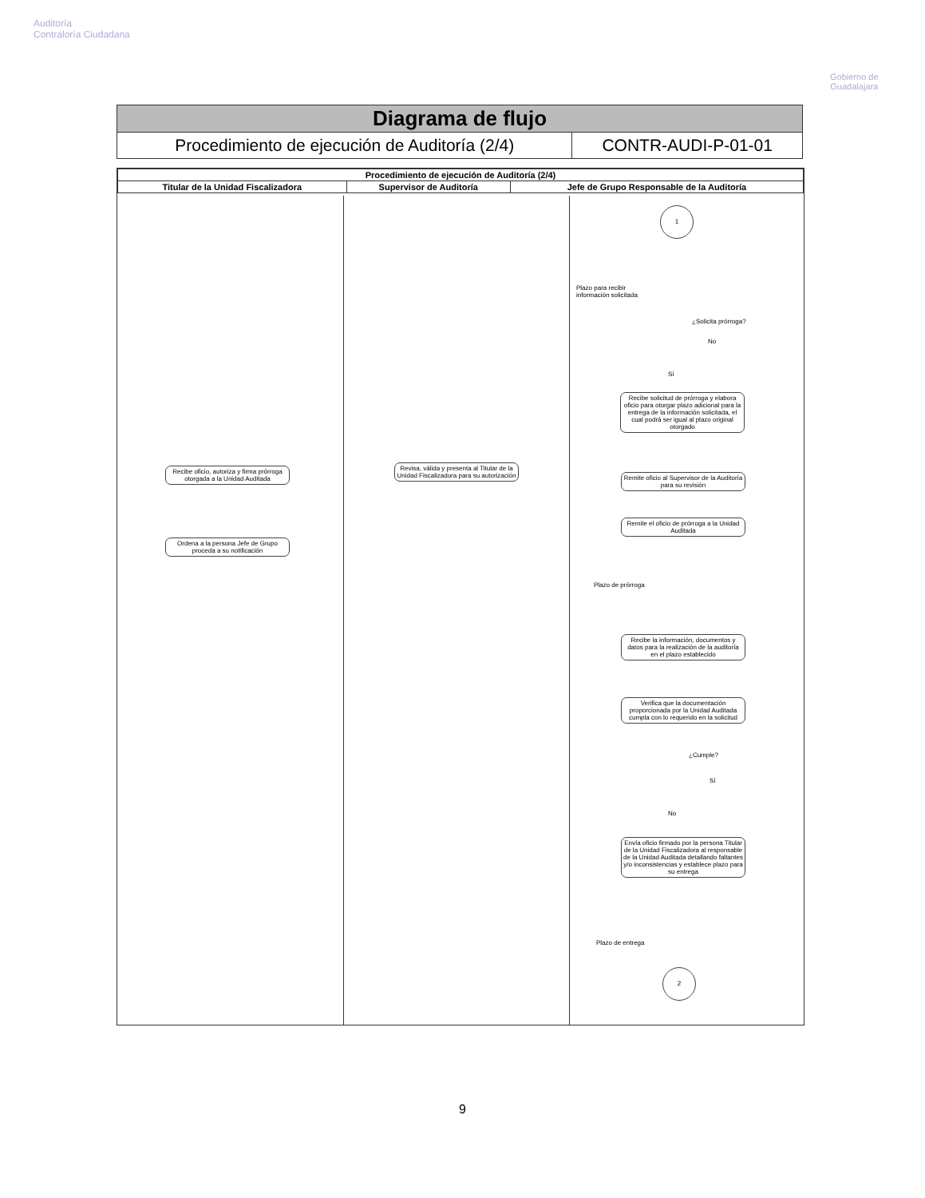Auditoría
Contraloría Ciudadana
Gobierno de
Guadalajara
| Diagrama de flujo | |
| Procedimiento de ejecución de Auditoría (2/4) | CONTR-AUDI-P-01-01 |
| Procedimiento de ejecución de Auditoría (2/4) | | |
| --- | --- | --- |
| Titular de la Unidad Fiscalizadora | Supervisor de Auditoría | Jefe de Grupo Responsable de la Auditoría |
1
Plazo para recibir
información solicitada
¿Solicita prórroga?
No
Sí
Recibe solicitud de prórroga y elabora oficio para otorgar plazo adicional para la entrega de la información solicitada, el cual podrá ser igual al plazo original otorgado
Recibe oficio, autoriza y firma prórroga otorgada a la Unidad Auditada
Revisa, válida y presenta al Titular de la Unidad Fiscalizadora para su autorización
Remite oficio al Supervisor de la Auditoría para su revisión
Remite el oficio de prórroga a la Unidad Auditada
Ordena a la persona Jefe de Grupo proceda a su notificación
Plazo de prórroga
Recibe la información, documentos y datos para la realización de la auditoría en el plazo establecido
Verifica que la documentación proporcionada por la Unidad Auditada cumpla con lo requerido en la solicitud
¿Cumple?
Sí
No
Envía oficio firmado por la persona Titular de la Unidad Fiscalizadora al responsable de la Unidad Auditada detallando faltantes y/o inconsistencias y establece plazo para su entrega
Plazo de entrega
2
9